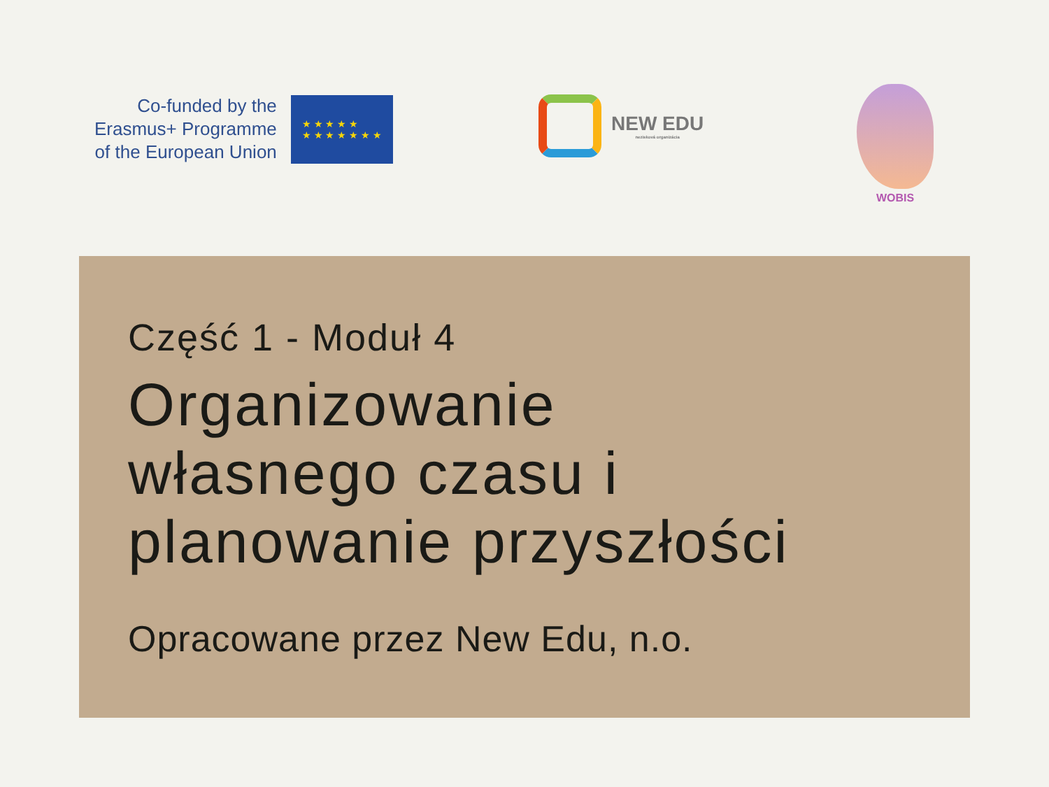Co-funded by the
Erasmus+ Programme
of the European Union
★ ★ ★ ★ ★
★ ★ ★ ★ ★ ★ ★
NEW EDU
nezisková organizácia
WOBIS
Część 1 - Moduł 4
Organizowanie
własnego czasu i
planowanie przyszłości
Opracowane przez New Edu, n.o.